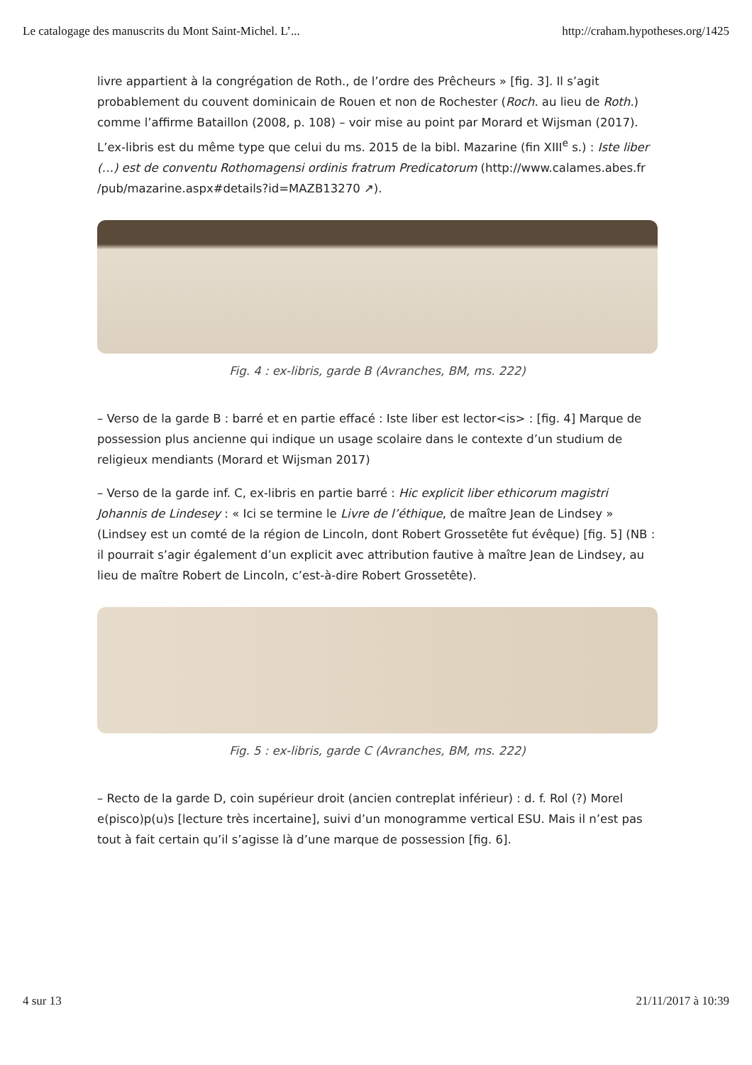Le catalogage des manuscrits du Mont Saint-Michel. L’... http://craham.hypotheses.org/1425
livre appartient à la congrégation de Roth., de l’ordre des Prêcheurs » [fig. 3]. Il s’agit probablement du couvent dominicain de Rouen et non de Rochester (Roch. au lieu de Roth.) comme l’affirme Bataillon (2008, p. 108) – voir mise au point par Morard et Wijsman (2017).
L’ex-libris est du même type que celui du ms. 2015 de la bibl. Mazarine (fin XIII<sup>e</sup> s.) : Iste liber (…) est de conventu Rothomagensi ordinis fratrum Predicatorum (http://www.calames.abes.fr /pub/mazarine.aspx#details?id=MAZB13270 ↗).
Fig. 4 : ex-libris, garde B (Avranches, BM, ms. 222)
– Verso de la garde B : barré et en partie effacé : Iste liber est lector<is> : [fig. 4] Marque de possession plus ancienne qui indique un usage scolaire dans le contexte d’un studium de religieux mendiants (Morard et Wijsman 2017)
– Verso de la garde inf. C, ex-libris en partie barré : Hic explicit liber ethicorum magistri Johannis de Lindesey : « Ici se termine le Livre de l’éthique, de maître Jean de Lindsey » (Lindsey est un comté de la région de Lincoln, dont Robert Grossetête fut évêque) [fig. 5] (NB : il pourrait s’agir également d’un explicit avec attribution fautive à maître Jean de Lindsey, au lieu de maître Robert de Lincoln, c’est-à-dire Robert Grossetête).
Fig. 5 : ex-libris, garde C (Avranches, BM, ms. 222)
– Recto de la garde D, coin supérieur droit (ancien contreplat inférieur) : d. f. Rol (?) Morel e(pisco)p(u)s [lecture très incertaine], suivi d’un monogramme vertical ESU. Mais il n’est pas tout à fait certain qu’il s’agisse là d’une marque de possession [fig. 6].
4 sur 13 21/11/2017 à 10:39